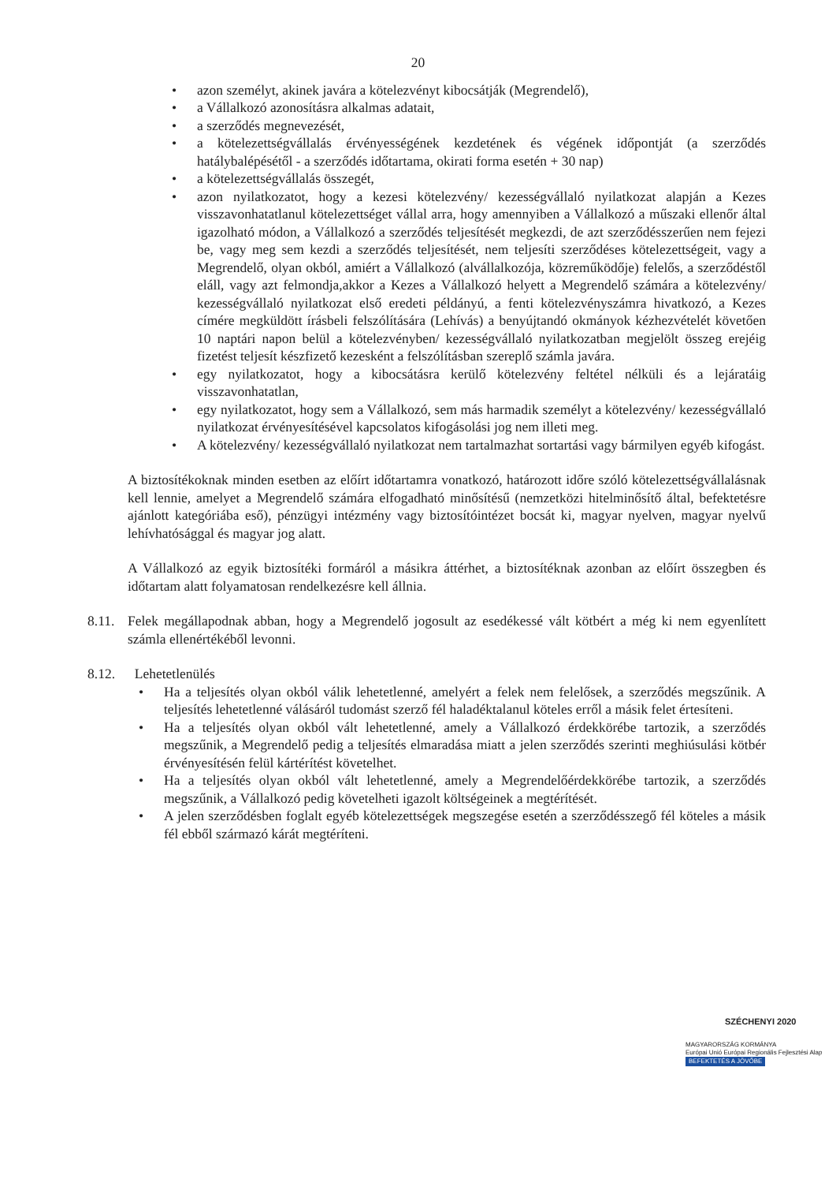20
• azon személyt, akinek javára a kötelezvényt kibocsátják (Megrendelő),
• a Vállalkozó azonosításra alkalmas adatait,
• a szerződés megnevezését,
• a kötelezettségvállalás érvényességének kezdetének és végének időpontját (a szerződés hatálybalépésétől - a szerződés időtartama, okirati forma esetén + 30 nap)
• a kötelezettségvállalás összegét,
• azon nyilatkozatot, hogy a kezesi kötelezvény/ kezességvállaló nyilatkozat alapján a Kezes visszavonhatatlanul kötelezettséget vállal arra, hogy amennyiben a Vállalkozó a műszaki ellenőr által igazolható módon, a Vállalkozó a szerződés teljesítését megkezdi, de azt szerződésszerűen nem fejezi be, vagy meg sem kezdi a szerződés teljesítését, nem teljesíti szerződéses kötelezettségeit, vagy a Megrendelő, olyan okból, amiért a Vállalkozó (alvállalkozója, közreműködője) felelős, a szerződéstől eláll, vagy azt felmondja,akkor a Kezes a Vállalkozó helyett a Megrendelő számára a kötelezvény/ kezességvállaló nyilatkozat első eredeti példányú, a fenti kötelezvényszámra hivatkozó, a Kezes címére megküldött írásbeli felszólítására (Lehívás) a benyújtandó okmányok kézhezvételét követően 10 naptári napon belül a kötelezvényben/ kezességvállaló nyilatkozatban megjelölt összeg erejéig fizetést teljesít készfizető kezesként a felszólításban szereplő számla javára.
• egy nyilatkozatot, hogy a kibocsátásra kerülő kötelezvény feltétel nélküli és a lejáratáig visszavonhatatlan,
• egy nyilatkozatot, hogy sem a Vállalkozó, sem más harmadik személyt a kötelezvény/ kezességvállaló nyilatkozat érvényesítésével kapcsolatos kifogásolási jog nem illeti meg.
• A kötelezvény/ kezességvállaló nyilatkozat nem tartalmazhat sortartási vagy bármilyen egyéb kifogást.
A biztosítékoknak minden esetben az előírt időtartamra vonatkozó, határozott időre szóló kötelezettségvállalásnak kell lennie, amelyet a Megrendelő számára elfogadható minősítésű (nemzetközi hitelminősítő által, befektetésre ajánlott kategóriába eső), pénzügyi intézmény vagy biztosítóintézet bocsát ki, magyar nyelven, magyar nyelvű lehívhatósággal és magyar jog alatt.
A Vállalkozó az egyik biztosítéki formáról a másikra áttérhet, a biztosítéknak azonban az előírt összegben és időtartam alatt folyamatosan rendelkezésre kell állnia.
8.11.
Felek megállapodnak abban, hogy a Megrendelő jogosult az esedékessé vált kötbért a még ki nem egyenlített számla ellenértékéből levonni.
8.12.
Lehetetlenülés
• Ha a teljesítés olyan okból válik lehetetlenné, amelyért a felek nem felelősek, a szerződés megszűnik. A teljesítés lehetetlenné válásáról tudomást szerző fél haladéktalanul köteles erről a másik felet értesíteni.
• Ha a teljesítés olyan okból vált lehetetlenné, amely a Vállalkozó érdekkörébe tartozik, a szerződés megszűnik, a Megrendelő pedig a teljesítés elmaradása miatt a jelen szerződés szerinti meghiúsulási kötbér érvényesítésén felül kártérítést követelhet.
• Ha a teljesítés olyan okból vált lehetetlenné, amely a Megrendelőérdekkörébe tartozik, a szerződés megszűnik, a Vállalkozó pedig követelheti igazolt költségeinek a megtérítését.
• A jelen szerződésben foglalt egyéb kötelezettségek megszegése esetén a szerződésszegő fél köteles a másik fél ebből származó kárát megtéríteni.
SZÉCHENYI 2020
MAGYARORSZÁG KORMÁNYA
Európai Unió Európai Regionális Fejlesztési Alap
BEFEKTETÉS A JÖVŐBE